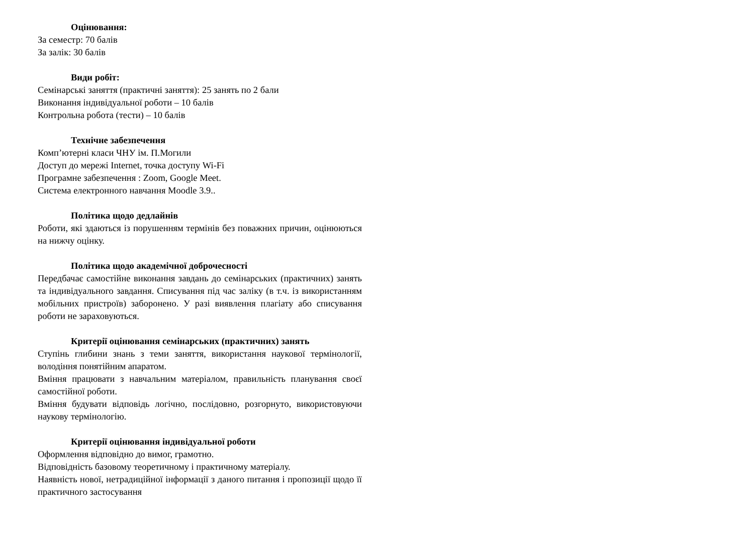Оцінювання:
За семестр: 70 балів
За залік: 30 балів
Види робіт:
Семінарські заняття (практичні заняття): 25 занять по 2 бали
Виконання індивідуальної роботи – 10 балів
Контрольна робота (тести) – 10 балів
Технічне забезпечення
Комп’ютерні класи ЧНУ ім. П.Могили
Доступ до мережі Internet, точка доступу Wi-Fi
Програмне забезпечення : Zoom, Google Meet.
Система електронного навчання Moodle 3.9..
Політика щодо дедлайнів
Роботи, які здаються із порушенням термінів без поважних причин, оцінюються на нижчу оцінку.
Політика щодо академічної доброчесності
Передбачає самостійне виконання завдань до семінарських (практичних) занять та індивідуального завдання. Списування під час заліку (в т.ч. із використанням мобільних пристроїв) заборонено. У разі виявлення плагіату або списування роботи не зараховуються.
Критерії оцінювання семінарських (практичних) занять
Ступінь глибини знань з теми заняття, використання наукової термінології, володіння понятійним апаратом.
Вміння працювати з навчальним матеріалом, правильність планування своєї самостійної роботи.
Вміння будувати відповідь логічно, послідовно, розгорнуто, використовуючи наукову термінологію.
Критерії оцінювання індивідуальної роботи
Оформлення відповідно до вимог, грамотно.
Відповідність базовому теоретичному і практичному матеріалу.
Наявність нової, нетрадиційної інформації з даного питання і пропозиції щодо її практичного застосування